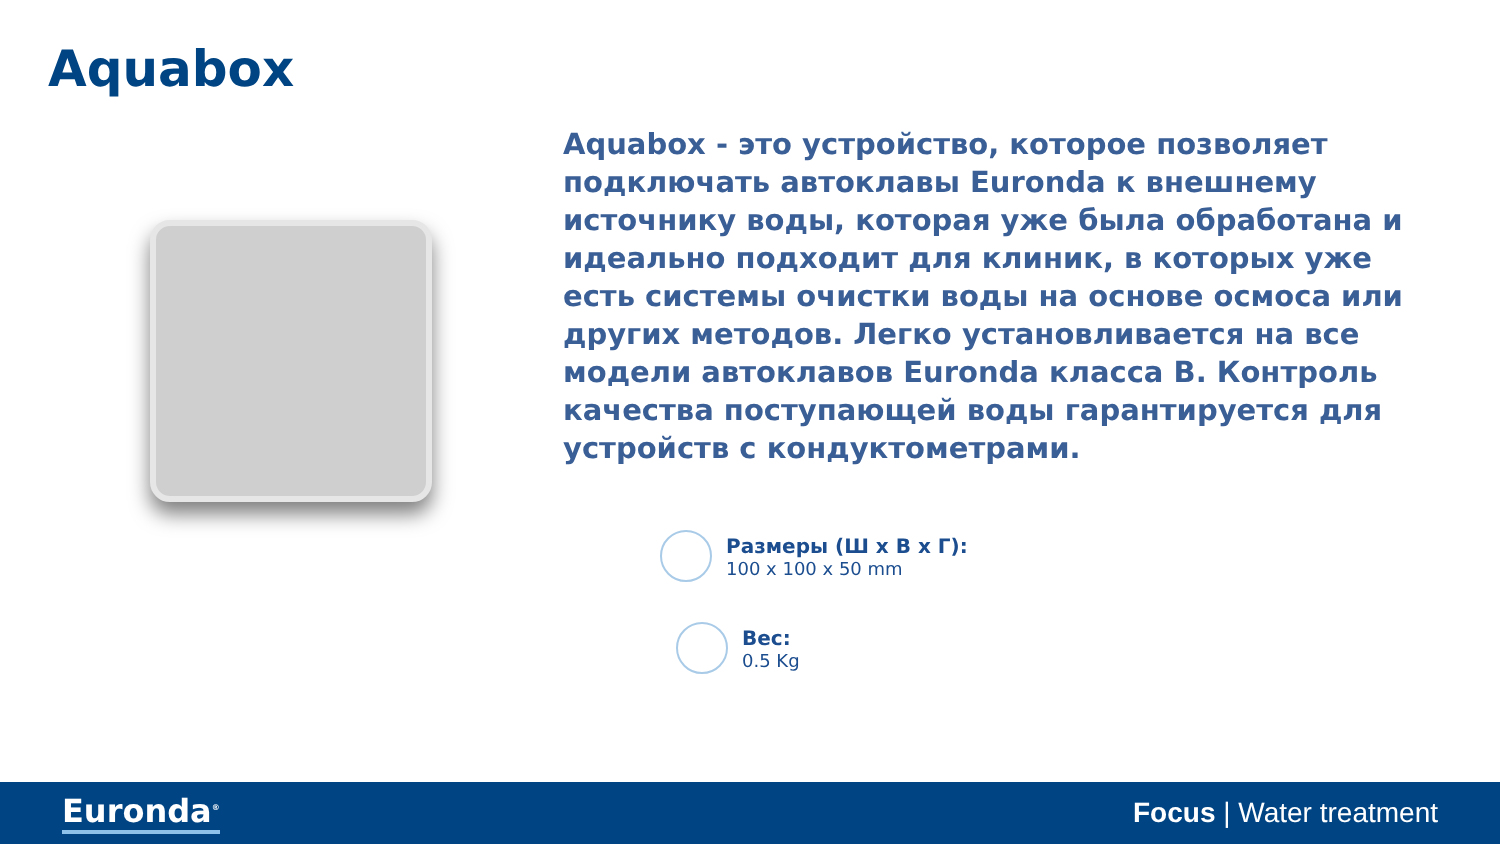Aquabox
Aquabox - это устройство, которое позволяет подключать автоклавы Euronda к внешнему источнику воды, которая уже была обработана и идеально подходит для клиник, в которых уже есть системы очистки воды на основе осмоса или других методов. Легко установливается на все модели автоклавов Euronda класса B. Контроль качества поступающей воды гарантируется для устройств с кондуктометрами.
Размеры (Ш x В x Г):
100 x 100 x 50 mm
Вес:
0.5 Kg
Euronda<sup>®</sup> Focus | Water treatment